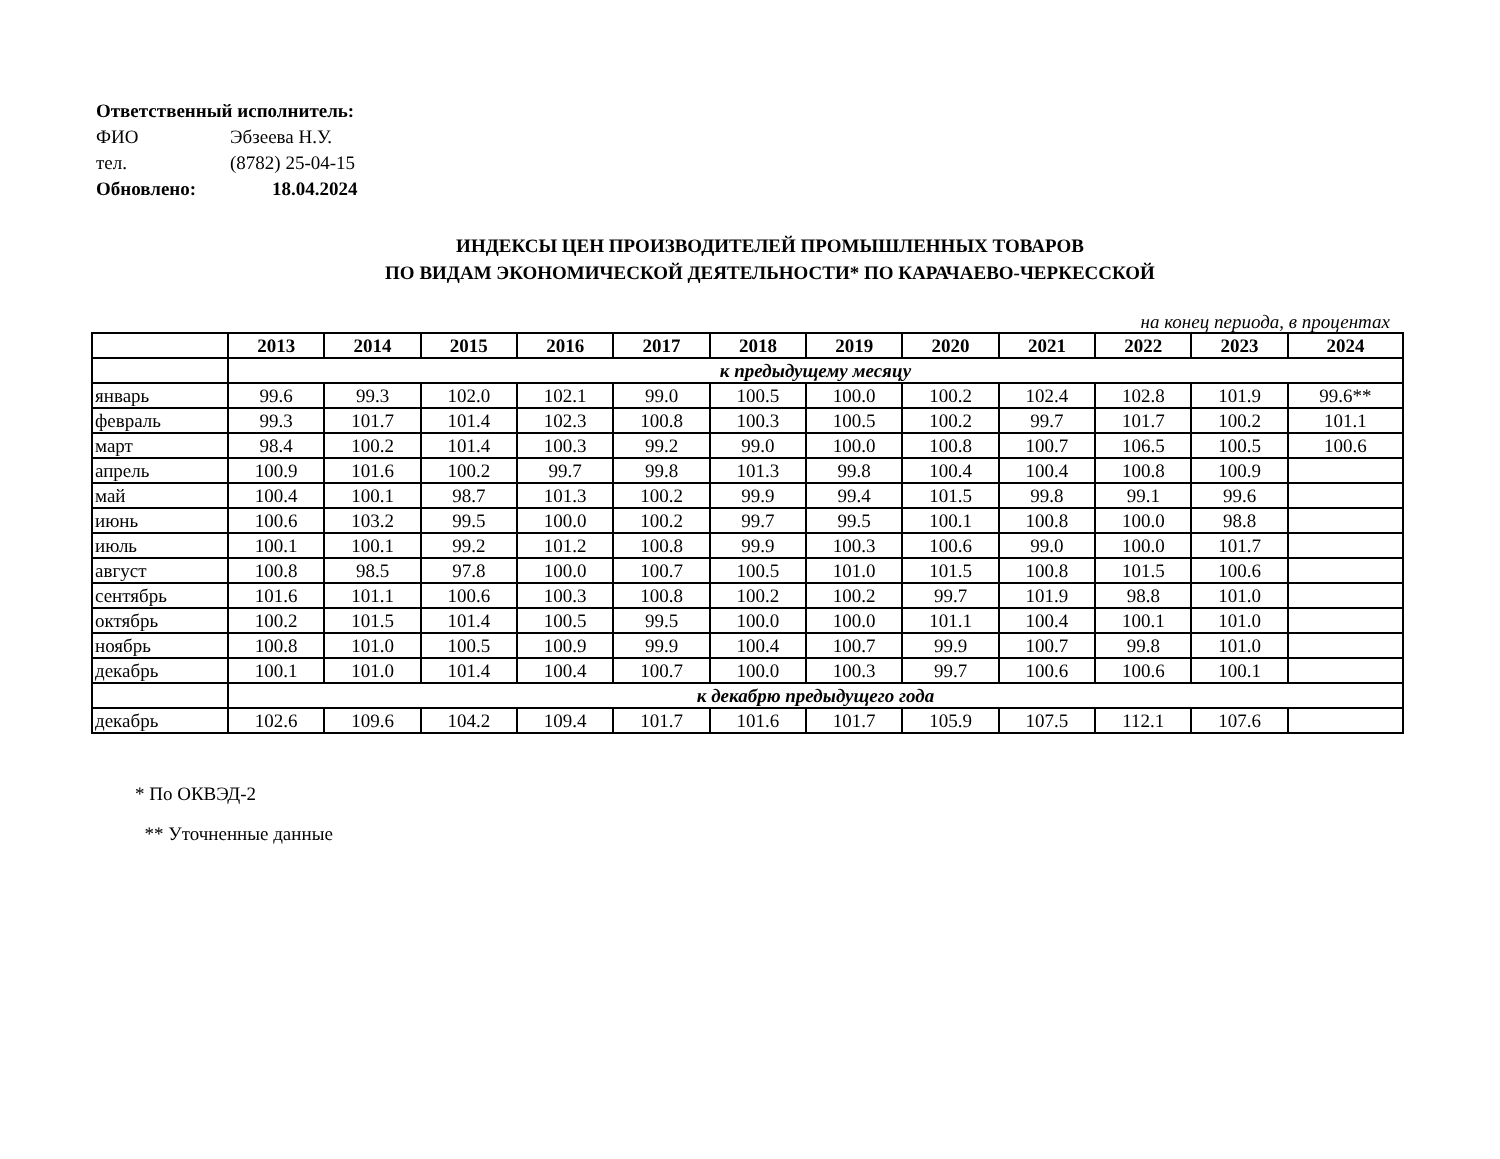Ответственный исполнитель:
ФИО Эбзеева Н.У.
тел. (8782) 25-04-15
Обновлено: 18.04.2024
ИНДЕКСЫ ЦЕН ПРОИЗВОДИТЕЛЕЙ ПРОМЫШЛЕННЫХ ТОВАРОВ
ПО ВИДАМ ЭКОНОМИЧЕСКОЙ ДЕЯТЕЛЬНОСТИ* ПО КАРАЧАЕВО-ЧЕРКЕССКОЙ
на конец периода, в процентах
| | 2013 | 2014 | 2015 | 2016 | 2017 | 2018 | 2019 | 2020 | 2021 | 2022 | 2023 | 2024 |
| --- | --- | --- | --- | --- | --- | --- | --- | --- | --- | --- | --- | --- |
| | к предыдущему месяцу | | | | | | | | | | | |
| январь | 99.6 | 99.3 | 102.0 | 102.1 | 99.0 | 100.5 | 100.0 | 100.2 | 102.4 | 102.8 | 101.9 | 99.6** |
| февраль | 99.3 | 101.7 | 101.4 | 102.3 | 100.8 | 100.3 | 100.5 | 100.2 | 99.7 | 101.7 | 100.2 | 101.1 |
| март | 98.4 | 100.2 | 101.4 | 100.3 | 99.2 | 99.0 | 100.0 | 100.8 | 100.7 | 106.5 | 100.5 | 100.6 |
| апрель | 100.9 | 101.6 | 100.2 | 99.7 | 99.8 | 101.3 | 99.8 | 100.4 | 100.4 | 100.8 | 100.9 | |
| май | 100.4 | 100.1 | 98.7 | 101.3 | 100.2 | 99.9 | 99.4 | 101.5 | 99.8 | 99.1 | 99.6 | |
| июнь | 100.6 | 103.2 | 99.5 | 100.0 | 100.2 | 99.7 | 99.5 | 100.1 | 100.8 | 100.0 | 98.8 | |
| июль | 100.1 | 100.1 | 99.2 | 101.2 | 100.8 | 99.9 | 100.3 | 100.6 | 99.0 | 100.0 | 101.7 | |
| август | 100.8 | 98.5 | 97.8 | 100.0 | 100.7 | 100.5 | 101.0 | 101.5 | 100.8 | 101.5 | 100.6 | |
| сентябрь | 101.6 | 101.1 | 100.6 | 100.3 | 100.8 | 100.2 | 100.2 | 99.7 | 101.9 | 98.8 | 101.0 | |
| октябрь | 100.2 | 101.5 | 101.4 | 100.5 | 99.5 | 100.0 | 100.0 | 101.1 | 100.4 | 100.1 | 101.0 | |
| ноябрь | 100.8 | 101.0 | 100.5 | 100.9 | 99.9 | 100.4 | 100.7 | 99.9 | 100.7 | 99.8 | 101.0 | |
| декабрь | 100.1 | 101.0 | 101.4 | 100.4 | 100.7 | 100.0 | 100.3 | 99.7 | 100.6 | 100.6 | 100.1 | |
| | к декабрю предыдущего года | | | | | | | | | | | |
| декабрь | 102.6 | 109.6 | 104.2 | 109.4 | 101.7 | 101.6 | 101.7 | 105.9 | 107.5 | 112.1 | 107.6 | |
* По ОКВЭД-2
** Уточненные данные